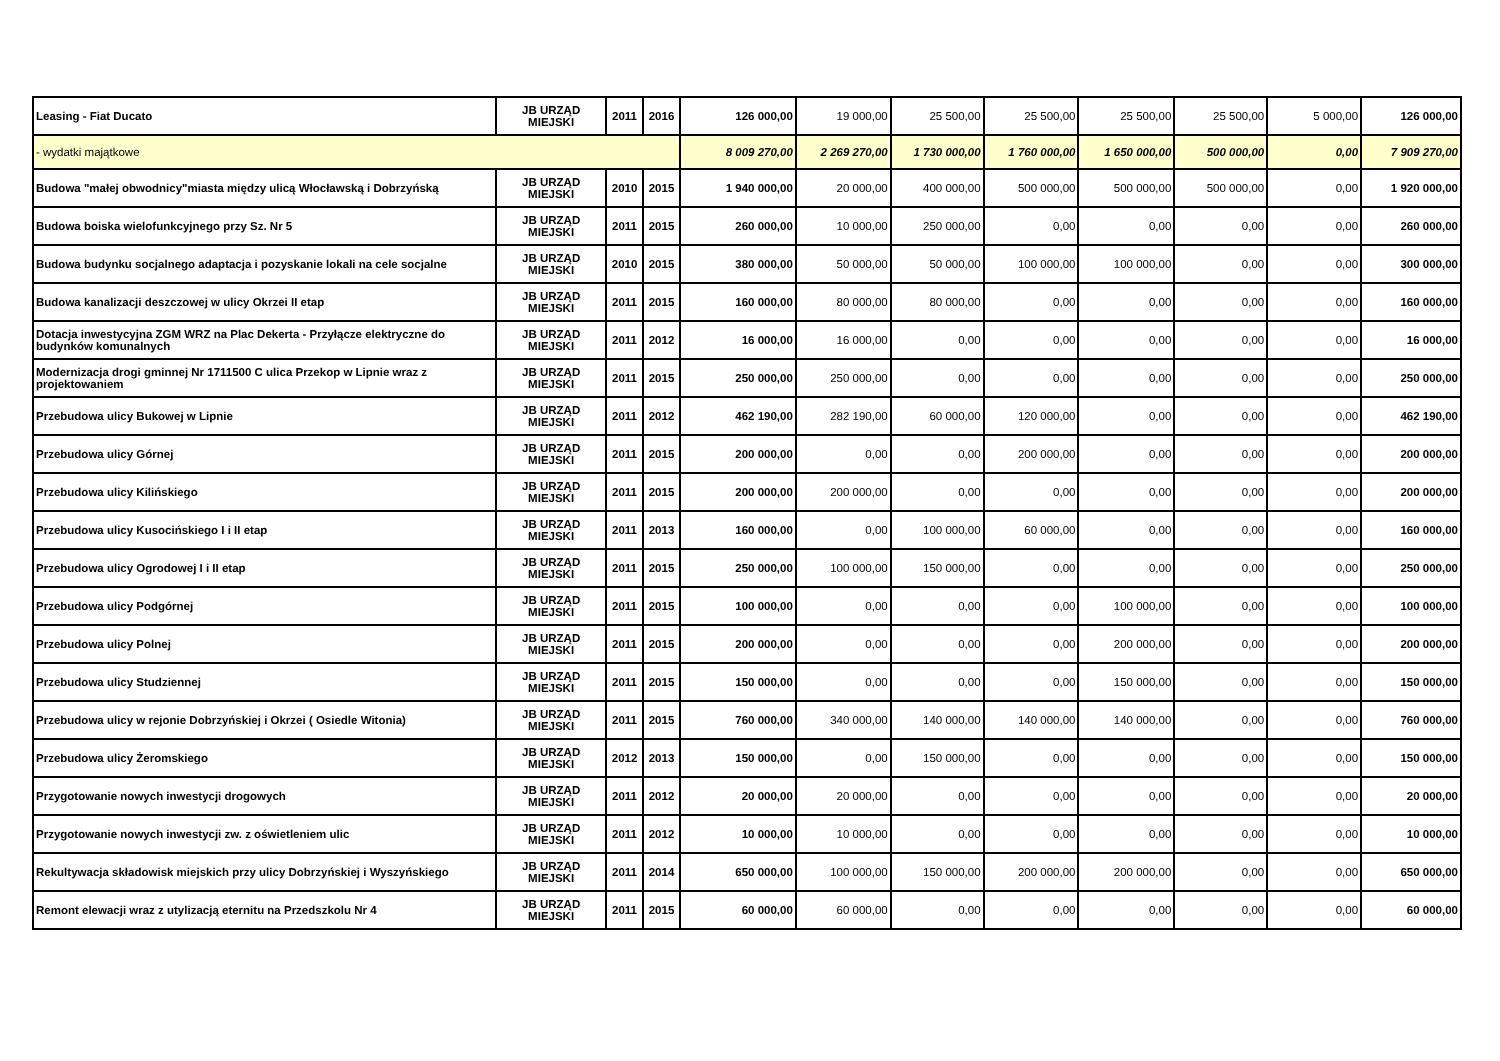| Leasing - Fiat Ducato | JB URZĄD MIEJSKI | 2011 | 2016 | 126 000,00 | 19 000,00 | 25 500,00 | 25 500,00 | 25 500,00 | 25 500,00 | 5 000,00 | 126 000,00 |
| - wydatki majątkowe | | | | 8 009 270,00 | 2 269 270,00 | 1 730 000,00 | 1 760 000,00 | 1 650 000,00 | 500 000,00 | 0,00 | 7 909 270,00 |
| Budowa "małej obwodnicy"miasta między ulicą Włocławską i Dobrzyńską | JB URZĄD MIEJSKI | 2010 | 2015 | 1 940 000,00 | 20 000,00 | 400 000,00 | 500 000,00 | 500 000,00 | 500 000,00 | 0,00 | 1 920 000,00 |
| Budowa boiska wielofunkcyjnego przy Sz. Nr 5 | JB URZĄD MIEJSKI | 2011 | 2015 | 260 000,00 | 10 000,00 | 250 000,00 | 0,00 | 0,00 | 0,00 | 0,00 | 260 000,00 |
| Budowa budynku socjalnego adaptacja i pozyskanie lokali na cele socjalne | JB URZĄD MIEJSKI | 2010 | 2015 | 380 000,00 | 50 000,00 | 50 000,00 | 100 000,00 | 100 000,00 | 0,00 | 0,00 | 300 000,00 |
| Budowa kanalizacji deszczowej w ulicy Okrzei II etap | JB URZĄD MIEJSKI | 2011 | 2015 | 160 000,00 | 80 000,00 | 80 000,00 | 0,00 | 0,00 | 0,00 | 0,00 | 160 000,00 |
| Dotacja inwestycyjna ZGM WRZ na Plac Dekerta - Przyłącze elektryczne do budynków komunalnych | JB URZĄD MIEJSKI | 2011 | 2012 | 16 000,00 | 16 000,00 | 0,00 | 0,00 | 0,00 | 0,00 | 0,00 | 16 000,00 |
| Modernizacja drogi gminnej Nr 1711500 C ulica Przekop w Lipnie wraz z projektowaniem | JB URZĄD MIEJSKI | 2011 | 2015 | 250 000,00 | 250 000,00 | 0,00 | 0,00 | 0,00 | 0,00 | 0,00 | 250 000,00 |
| Przebudowa ulicy Bukowej w Lipnie | JB URZĄD MIEJSKI | 2011 | 2012 | 462 190,00 | 282 190,00 | 60 000,00 | 120 000,00 | 0,00 | 0,00 | 0,00 | 462 190,00 |
| Przebudowa ulicy Górnej | JB URZĄD MIEJSKI | 2011 | 2015 | 200 000,00 | 0,00 | 0,00 | 200 000,00 | 0,00 | 0,00 | 0,00 | 200 000,00 |
| Przebudowa ulicy Kilińskiego | JB URZĄD MIEJSKI | 2011 | 2015 | 200 000,00 | 200 000,00 | 0,00 | 0,00 | 0,00 | 0,00 | 0,00 | 200 000,00 |
| Przebudowa ulicy Kusocińskiego I i II etap | JB URZĄD MIEJSKI | 2011 | 2013 | 160 000,00 | 0,00 | 100 000,00 | 60 000,00 | 0,00 | 0,00 | 0,00 | 160 000,00 |
| Przebudowa ulicy Ogrodowej I i II etap | JB URZĄD MIEJSKI | 2011 | 2015 | 250 000,00 | 100 000,00 | 150 000,00 | 0,00 | 0,00 | 0,00 | 0,00 | 250 000,00 |
| Przebudowa ulicy Podgórnej | JB URZĄD MIEJSKI | 2011 | 2015 | 100 000,00 | 0,00 | 0,00 | 0,00 | 100 000,00 | 0,00 | 0,00 | 100 000,00 |
| Przebudowa ulicy Polnej | JB URZĄD MIEJSKI | 2011 | 2015 | 200 000,00 | 0,00 | 0,00 | 0,00 | 200 000,00 | 0,00 | 0,00 | 200 000,00 |
| Przebudowa ulicy Studziennej | JB URZĄD MIEJSKI | 2011 | 2015 | 150 000,00 | 0,00 | 0,00 | 0,00 | 150 000,00 | 0,00 | 0,00 | 150 000,00 |
| Przebudowa ulicy w rejonie Dobrzyńskiej i Okrzei ( Osiedle Witonia) | JB URZĄD MIEJSKI | 2011 | 2015 | 760 000,00 | 340 000,00 | 140 000,00 | 140 000,00 | 140 000,00 | 0,00 | 0,00 | 760 000,00 |
| Przebudowa ulicy Żeromskiego | JB URZĄD MIEJSKI | 2012 | 2013 | 150 000,00 | 0,00 | 150 000,00 | 0,00 | 0,00 | 0,00 | 0,00 | 150 000,00 |
| Przygotowanie nowych inwestycji drogowych | JB URZĄD MIEJSKI | 2011 | 2012 | 20 000,00 | 20 000,00 | 0,00 | 0,00 | 0,00 | 0,00 | 0,00 | 20 000,00 |
| Przygotowanie nowych inwestycji zw. z oświetleniem ulic | JB URZĄD MIEJSKI | 2011 | 2012 | 10 000,00 | 10 000,00 | 0,00 | 0,00 | 0,00 | 0,00 | 0,00 | 10 000,00 |
| Rekultywacja składowisk miejskich przy ulicy Dobrzyńskiej i Wyszyńskiego | JB URZĄD MIEJSKI | 2011 | 2014 | 650 000,00 | 100 000,00 | 150 000,00 | 200 000,00 | 200 000,00 | 0,00 | 0,00 | 650 000,00 |
| Remont elewacji wraz z utylizacją eternitu na Przedszkolu Nr 4 | JB URZĄD MIEJSKI | 2011 | 2015 | 60 000,00 | 60 000,00 | 0,00 | 0,00 | 0,00 | 0,00 | 0,00 | 60 000,00 |